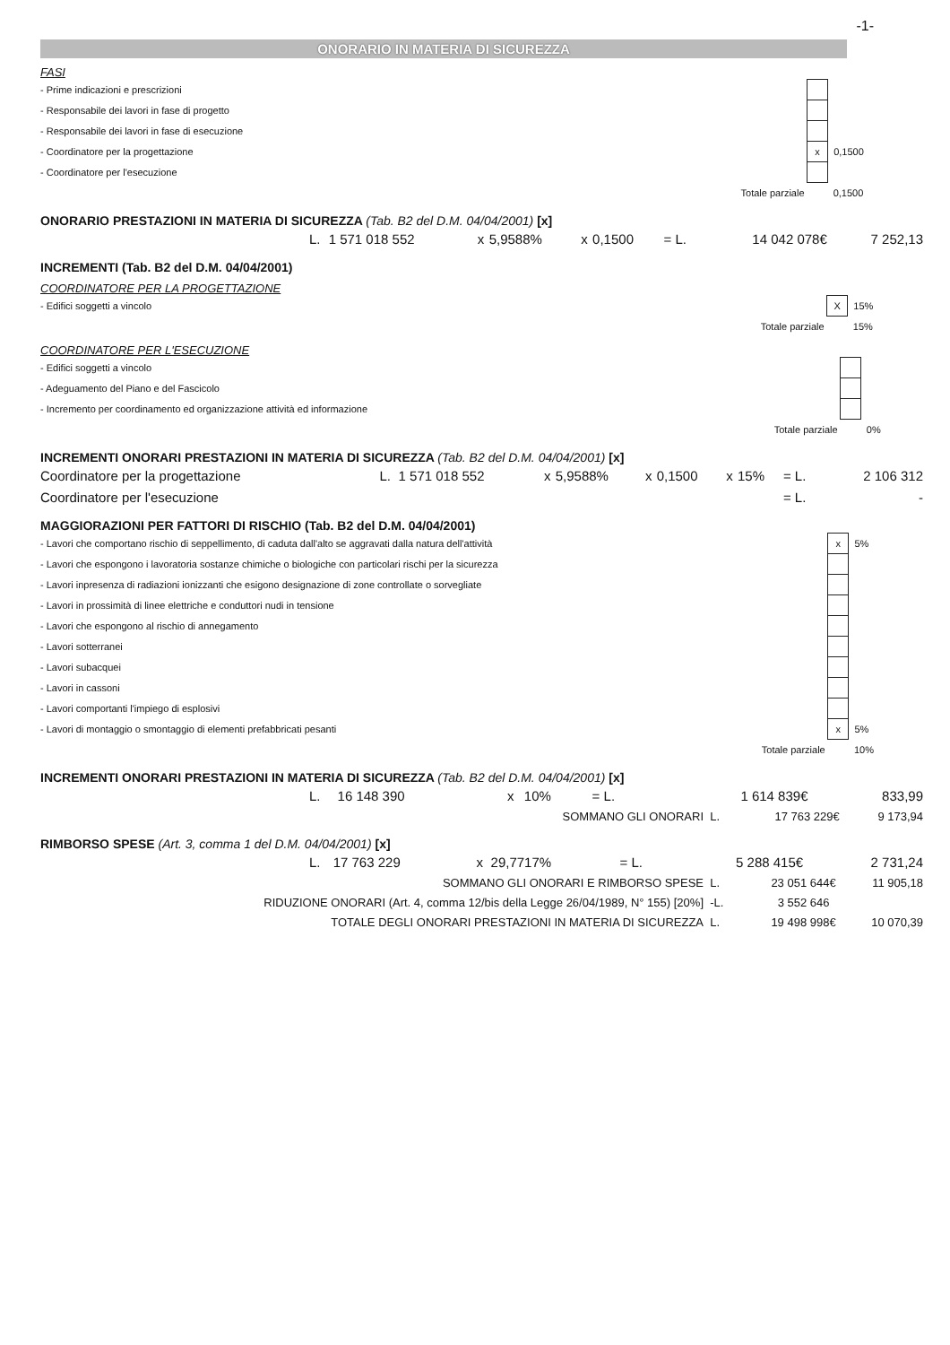-1-
ONORARIO IN MATERIA DI SICUREZZA
FASI
| - Prime indicazioni e prescrizioni | | | |
| - Responsabile dei lavori in fase di progetto | | | |
| - Responsabile dei lavori in fase di esecuzione | | | |
| - Coordinatore per la progettazione | | x | 0,1500 |
| - Coordinatore per l'esecuzione | | | |
| | Totale parziale | | 0,1500 |
ONORARIO PRESTAZIONI IN MATERIA DI SICUREZZA (Tab. B2 del D.M. 04/04/2001) [x]
| | L. | 1 571 018 552 | x | 5,9588% | x | 0,1500 | = L. | 14 042 078 | € | 7 252,13 |
INCREMENTI (Tab. B2 del D.M. 04/04/2001)
COORDINATORE PER LA PROGETTAZIONE
| - Edifici soggetti a vincolo | | X | 15% |
| | Totale parziale | | 15% |
COORDINATORE PER L'ESECUZIONE
| - Edifici soggetti a vincolo | | | |
| - Adeguamento del Piano e del Fascicolo | | | |
| - Incremento per coordinamento ed organizzazione attività ed informazione | | | |
| | Totale parziale | | 0% |
INCREMENTI ONORARI PRESTAZIONI IN MATERIA DI SICUREZZA (Tab. B2 del D.M. 04/04/2001) [x]
| Coordinatore per la progettazione | L. | 1 571 018 552 | x | 5,9588% | x | 0,1500 | x | 15% | = L. | 2 106 312 |
| Coordinatore per l'esecuzione | | | | | | | | | = L. | - |
MAGGIORAZIONI PER FATTORI DI RISCHIO (Tab. B2 del D.M. 04/04/2001)
| - Lavori che comportano rischio di seppellimento, di caduta dall'alto se aggravati dalla natura dell'attività | | x | 5% |
| - Lavori che espongono i lavoratoria sostanze chimiche o biologiche con particolari rischi per la sicurezza | | | |
| - Lavori inpresenza di radiazioni ionizzanti che esigono designazione di zone controllate o sorvegliate | | | |
| - Lavori in prossimità di linee elettriche e conduttori nudi in tensione | | | |
| - Lavori che espongono al rischio di annegamento | | | |
| - Lavori sotterranei | | | |
| - Lavori subacquei | | | |
| - Lavori in cassoni | | | |
| - Lavori comportanti l'impiego di esplosivi | | | |
| - Lavori di montaggio o smontaggio di elementi prefabbricati pesanti | | x | 5% |
| | Totale parziale | | 10% |
INCREMENTI ONORARI PRESTAZIONI IN MATERIA DI SICUREZZA (Tab. B2 del D.M. 04/04/2001) [x]
| | L. | 16 148 390 | x | 10% | = L. | 1 614 839 | € | 833,99 |
| SOMMANO GLI ONORARI | L. | 17 763 229 | € | 9 173,94 |
RIMBORSO SPESE (Art. 3, comma 1 del D.M. 04/04/2001) [x]
| | L. | 17 763 229 | x | 29,7717% | = L. | 5 288 415 | € | 2 731,24 |
| SOMMANO GLI ONORARI E RIMBORSO SPESE | L. | 23 051 644 | € | 11 905,18 |
| RIDUZIONE ONORARI (Art. 4, comma 12/bis della Legge 26/04/1989, N° 155) [20%] | -L. | 3 552 646 | | |
| TOTALE DEGLI ONORARI PRESTAZIONI IN MATERIA DI SICUREZZA | L. | 19 498 998 | € | 10 070,39 |